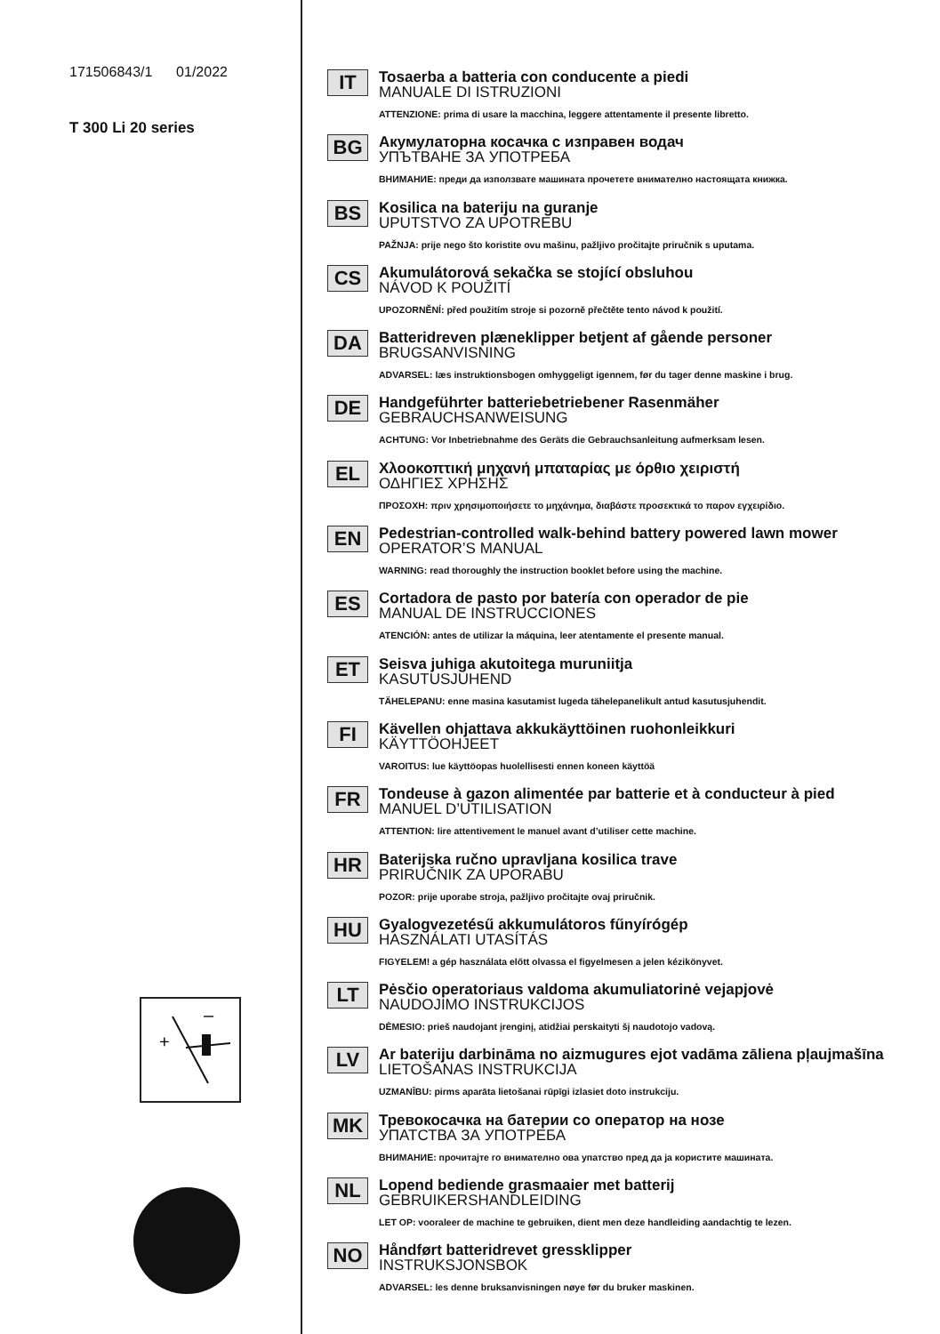171506843/1 01/2022
T 300 Li 20 series
+
–
IT
Tosaerba a batteria con conducente a piedi
MANUALE DI ISTRUZIONI
ATTENZIONE: prima di usare la macchina, leggere attentamente il presente libretto.
BG
Акумулаторна косачка с изправен водач
УПЪТВАНЕ ЗА УПОТРЕБА
ВНИМАНИЕ: преди да използвате машината прочетете внимателно настоящата книжка.
BS
Kosilica na bateriju na guranje
UPUTSTVO ZA UPOTREBU
PAŽNJA: prije nego što koristite ovu mašinu, pažljivo pročitajte priručnik s uputama.
CS
Akumulátorová sekačka se stojící obsluhou
NÁVOD K POUŽITÍ
UPOZORNĚNÍ: před použitím stroje si pozorně přečtěte tento návod k použití.
DA
Batteridreven plæneklipper betjent af gående personer
BRUGSANVISNING
ADVARSEL: læs instruktionsbogen omhyggeligt igennem, før du tager denne maskine i brug.
DE
Handgeführter batteriebetriebener Rasenmäher
GEBRAUCHSANWEISUNG
ACHTUNG: Vor Inbetriebnahme des Geräts die Gebrauchsanleitung aufmerksam lesen.
EL
Χλοοκοπτική μηχανή μπαταρίας με όρθιο χειριστή
ΟΔΗΓΙΕΣ ΧΡΗΣΗΣ
ΠΡΟΣΟΧΗ: πριν χρησιμοποιήσετε το μηχάνημα, διαβάστε προσεκτικά το παρον εγχειρίδιο.
EN
Pedestrian-controlled walk-behind battery powered lawn mower
OPERATOR’S MANUAL
WARNING: read thoroughly the instruction booklet before using the machine.
ES
Cortadora de pasto por batería con operador de pie
MANUAL DE INSTRUCCIONES
ATENCIÓN: antes de utilizar la máquina, leer atentamente el presente manual.
ET
Seisva juhiga akutoitega muruniitja
KASUTUSJUHEND
TÄHELEPANU: enne masina kasutamist lugeda tähelepanelikult antud kasutusjuhendit.
FI
Kävellen ohjattava akkukäyttöinen ruohonleikkuri
KÄYTTÖOHJEET
VAROITUS: lue käyttöopas huolellisesti ennen koneen käyttöä
FR
Tondeuse à gazon alimentée par batterie et à conducteur à pied
MANUEL D’UTILISATION
ATTENTION: lire attentivement le manuel avant d’utiliser cette machine.
HR
Baterijska ručno upravljana kosilica trave
PRIRUČNIK ZA UPORABU
POZOR: prije uporabe stroja, pažljivo pročitajte ovaj priručnik.
HU
Gyalogvezetésű akkumulátoros fűnyírógép
HASZNÁLATI UTASÍTÁS
FIGYELEM! a gép használata előtt olvassa el figyelmesen a jelen kézikönyvet.
LT
Pėsčio operatoriaus valdoma akumuliatorinė vejapjovė
NAUDOJIMO INSTRUKCIJOS
DĖMESIO: prieš naudojant įrenginį, atidžiai perskaityti šį naudotojo vadovą.
LV
Ar bateriju darbināma no aizmugures ejot vadāma zāliena pļaujmašīna
LIETOŠANAS INSTRUKCIJA
UZMANĪBU: pirms aparāta lietošanai rūpīgi izlasiet doto instrukciju.
MK
Тревокосачка на батерии со оператор на нозе
УПАТСТВА ЗА УПОТРЕБА
ВНИМАНИЕ: прочитајте го внимателно ова упатство пред да ја користите машината.
NL
Lopend bediende grasmaaier met batterij
GEBRUIKERSHANDLEIDING
LET OP: vooraleer de machine te gebruiken, dient men deze handleiding aandachtig te lezen.
NO
Håndført batteridrevet gressklipper
INSTRUKSJONSBOK
ADVARSEL: les denne bruksanvisningen nøye før du bruker maskinen.